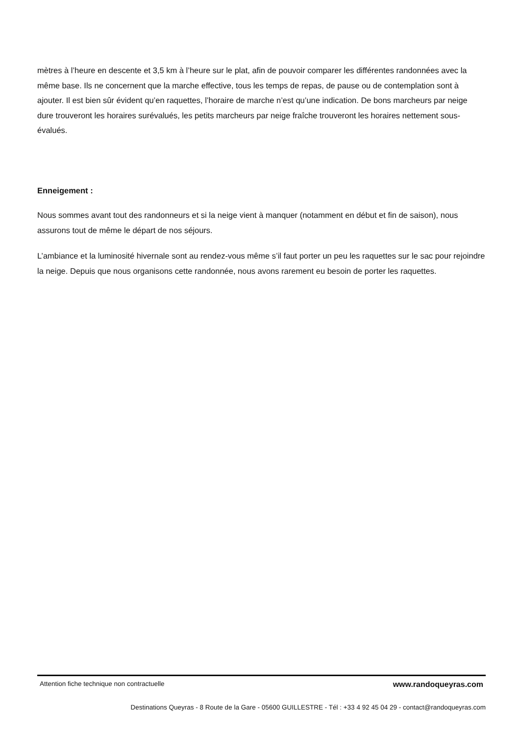mètres à l’heure en descente et 3,5 km à l’heure sur le plat, afin de pouvoir comparer les différentes randonnées avec la même base. Ils ne concernent que la marche effective, tous les temps de repas, de pause ou de contemplation sont à ajouter. Il est bien sûr évident qu’en raquettes, l’horaire de marche n’est qu’une indication. De bons marcheurs par neige dure trouveront les horaires surévalués, les petits marcheurs par neige fraîche trouveront les horaires nettement sous-évalués.
Enneigement :
Nous sommes avant tout des randonneurs et si la neige vient à manquer (notamment en début et fin de saison), nous assurons tout de même le départ de nos séjours.
L’ambiance et la luminosité hivernale sont au rendez-vous même s’il faut porter un peu les raquettes sur le sac pour rejoindre la neige. Depuis que nous organisons cette randonnée, nous avons rarement eu besoin de porter les raquettes.
Attention fiche technique non contractuelle www.randoqueyras.com
Destinations Queyras - 8 Route de la Gare - 05600 GUILLESTRE - Tél : +33 4 92 45 04 29 - contact@randoqueyras.com